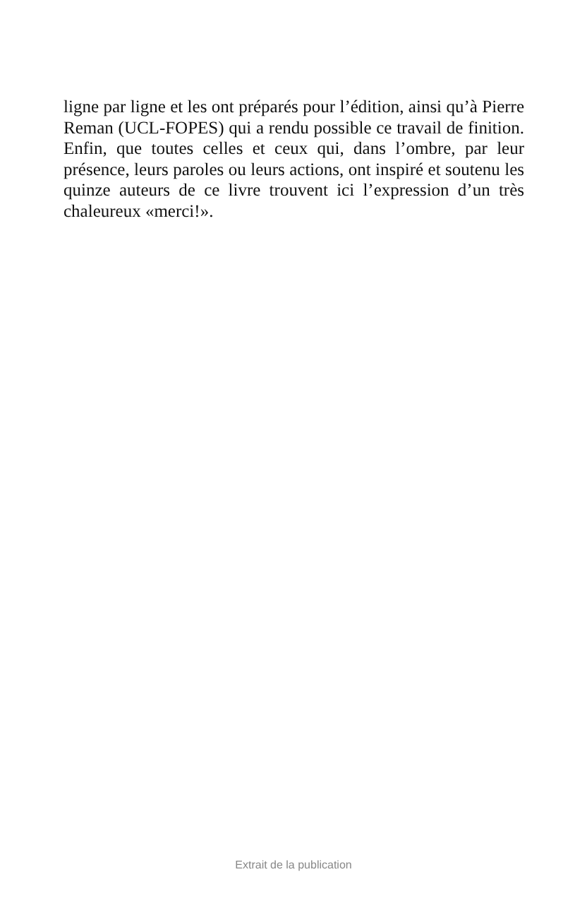ligne par ligne et les ont préparés pour l’édition, ainsi qu’à Pierre Reman (UCL-FOPES) qui a rendu possible ce travail de finition. Enfin, que toutes celles et ceux qui, dans l’ombre, par leur présence, leurs paroles ou leurs actions, ont inspiré et soutenu les quinze auteurs de ce livre trouvent ici l’expression d’un très chaleureux «merci!».
Extrait de la publication